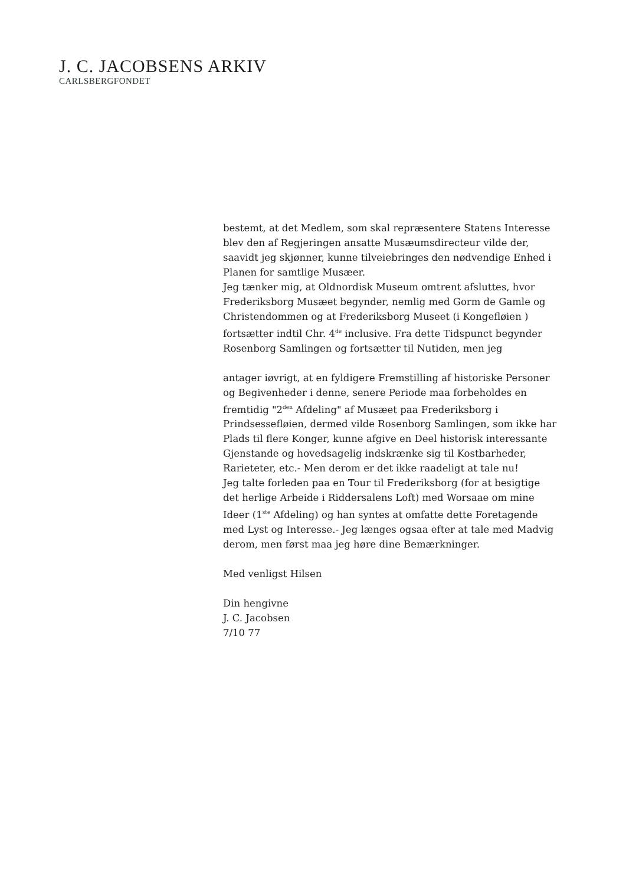J. C. JACOBSENS ARKIV
CARLSBERGFONDET
bestemt, at det Medlem, som skal repræsentere Statens Interesse
blev den af Regjeringen ansatte Musæumsdirecteur vilde der,
saavidt jeg skjønner, kunne tilveiebringes den nødvendige Enhed i
Planen for samtlige Musæer.
Jeg tænker mig, at Oldnordisk Museum omtrent afsluttes, hvor
Frederiksborg Musæet begynder, nemlig med Gorm de Gamle og
Christendommen og at Frederiksborg Museet (i Kongefløien )
fortsætter indtil Chr. 4<sup>de</sup> inclusive. Fra dette Tidspunct begynder
Rosenborg Samlingen og fortsætter til Nutiden, men jeg
antager iøvrigt, at en fyldigere Fremstilling af historiske Personer
og Begivenheder i denne, senere Periode maa forbeholdes en
fremtidig "2<sup>den</sup> Afdeling" af Musæet paa Frederiksborg i
Prindsessefløien, dermed vilde Rosenborg Samlingen, som ikke har
Plads til flere Konger, kunne afgive en Deel historisk interessante
Gjenstande og hovedsagelig indskrænke sig til Kostbarheder,
Rarieteter, etc.- Men derom er det ikke raadeligt at tale nu!
Jeg talte forleden paa en Tour til Frederiksborg (for at besigtige
det herlige Arbeide i Riddersalens Loft) med Worsaae om mine
Ideer (1<sup>ste</sup> Afdeling) og han syntes at omfatte dette Foretagende
med Lyst og Interesse.- Jeg længes ogsaa efter at tale med Madvig
derom, men først maa jeg høre dine Bemærkninger.
Med venligst Hilsen
Din hengivne
J. C. Jacobsen
7/10 77